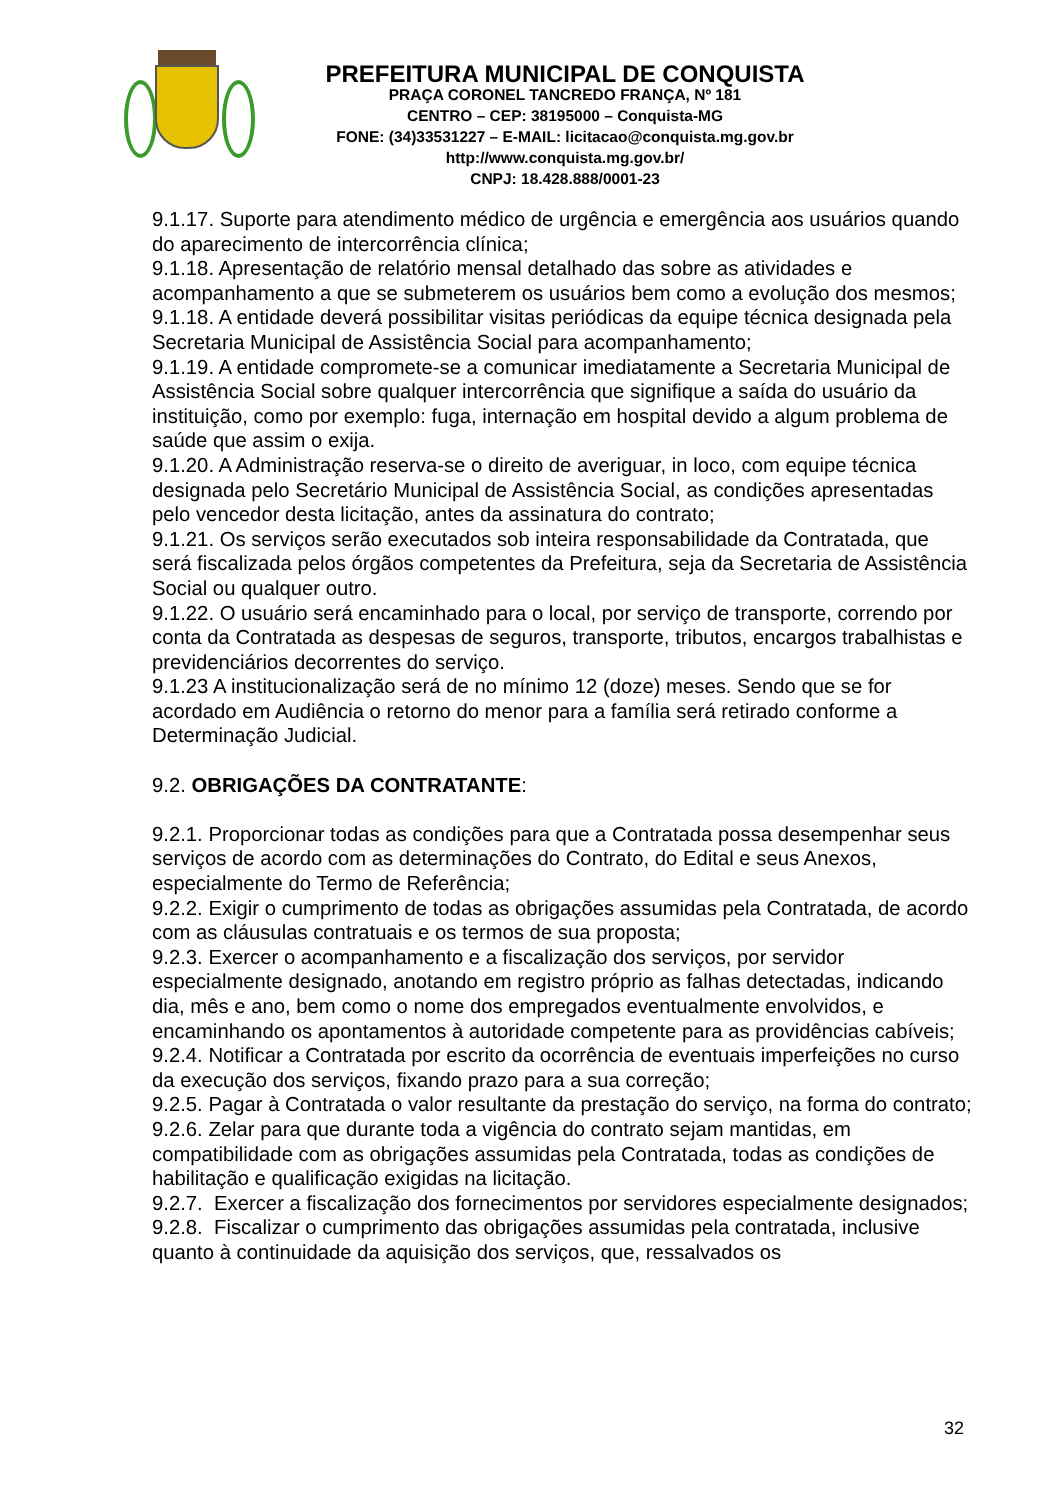PREFEITURA MUNICIPAL DE CONQUISTA
PRAÇA CORONEL TANCREDO FRANÇA, Nº 181
CENTRO – CEP: 38195000 – Conquista-MG
FONE: (34)33531227 – E-MAIL: licitacao@conquista.mg.gov.br
http://www.conquista.mg.gov.br/
CNPJ: 18.428.888/0001-23
9.1.17. Suporte para atendimento médico de urgência e emergência aos usuários quando do aparecimento de intercorrência clínica;
9.1.18. Apresentação de relatório mensal detalhado das sobre as atividades e acompanhamento a que se submeterem os usuários bem como a evolução dos mesmos;
9.1.18. A entidade deverá possibilitar visitas periódicas da equipe técnica designada pela Secretaria Municipal de Assistência Social para acompanhamento;
9.1.19. A entidade compromete-se a comunicar imediatamente a Secretaria Municipal de Assistência Social sobre qualquer intercorrência que signifique a saída do usuário da instituição, como por exemplo: fuga, internação em hospital devido a algum problema de saúde que assim o exija.
9.1.20. A Administração reserva-se o direito de averiguar, in loco, com equipe técnica designada pelo Secretário Municipal de Assistência Social, as condições apresentadas pelo vencedor desta licitação, antes da assinatura do contrato;
9.1.21. Os serviços serão executados sob inteira responsabilidade da Contratada, que será fiscalizada pelos órgãos competentes da Prefeitura, seja da Secretaria de Assistência Social ou qualquer outro.
9.1.22. O usuário será encaminhado para o local, por serviço de transporte, correndo por conta da Contratada as despesas de seguros, transporte, tributos, encargos trabalhistas e previdenciários decorrentes do serviço.
9.1.23 A institucionalização será de no mínimo 12 (doze) meses. Sendo que se for acordado em Audiência o retorno do menor para a família será retirado conforme a Determinação Judicial.
9.2. OBRIGAÇÕES DA CONTRATANTE:
9.2.1. Proporcionar todas as condições para que a Contratada possa desempenhar seus serviços de acordo com as determinações do Contrato, do Edital e seus Anexos, especialmente do Termo de Referência;
9.2.2. Exigir o cumprimento de todas as obrigações assumidas pela Contratada, de acordo com as cláusulas contratuais e os termos de sua proposta;
9.2.3. Exercer o acompanhamento e a fiscalização dos serviços, por servidor especialmente designado, anotando em registro próprio as falhas detectadas, indicando dia, mês e ano, bem como o nome dos empregados eventualmente envolvidos, e encaminhando os apontamentos à autoridade competente para as providências cabíveis;
9.2.4. Notificar a Contratada por escrito da ocorrência de eventuais imperfeições no curso da execução dos serviços, fixando prazo para a sua correção;
9.2.5. Pagar à Contratada o valor resultante da prestação do serviço, na forma do contrato;
9.2.6. Zelar para que durante toda a vigência do contrato sejam mantidas, em compatibilidade com as obrigações assumidas pela Contratada, todas as condições de habilitação e qualificação exigidas na licitação.
9.2.7. Exercer a fiscalização dos fornecimentos por servidores especialmente designados;
9.2.8. Fiscalizar o cumprimento das obrigações assumidas pela contratada, inclusive quanto à continuidade da aquisição dos serviços, que, ressalvados os
32